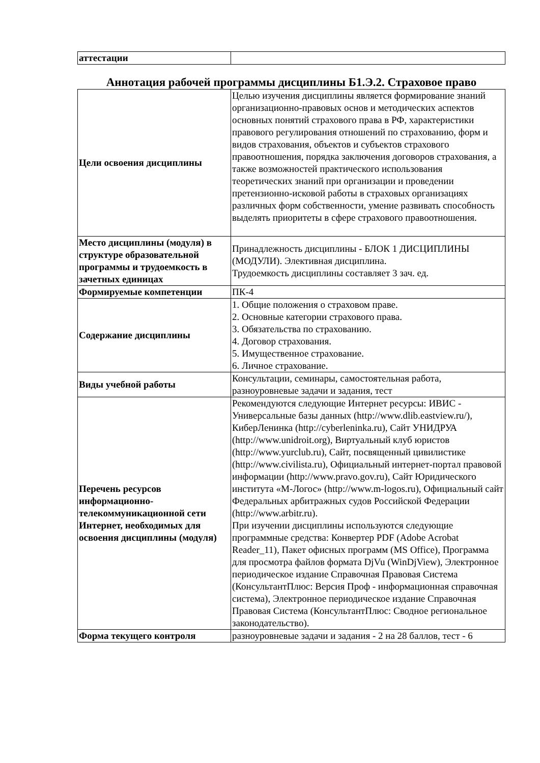| аттестации | |
Аннотация рабочей программы дисциплины Б1.Э.2. Страховое право
| Цели освоения дисциплины | Целью изучения дисциплины является формирование знаний организационно-правовых основ и методических аспектов основных понятий страхового права в РФ, характеристики правового регулирования отношений по страхованию, форм и видов страхования, объектов и субъектов страхового правоотношения, порядка заключения договоров страхования, а также возможностей практического использования теоретических знаний при организации и проведении претензионно-исковой работы в страховых организациях различных форм собственности, умение развивать способность выделять приоритеты в сфере страхового правоотношения. |
| Место дисциплины (модуля) в структуре образовательной программы и трудоемкость в зачетных единицах | Принадлежность дисциплины - БЛОК 1 ДИСЦИПЛИНЫ (МОДУЛИ). Элективная дисциплина. Трудоемкость дисциплины составляет 3 зач. ед. |
| Формируемые компетенции | ПК-4 |
| Содержание дисциплины | 1. Общие положения о страховом праве. 2. Основные категории страхового права. 3. Обязательства по страхованию. 4. Договор страхования. 5. Имущественное страхование. 6. Личное страхование. |
| Виды учебной работы | Консультации, семинары, самостоятельная работа, разноуровневые задачи и задания, тест |
| Перечень ресурсов информационно-телекоммуникационной сети Интернет, необходимых для освоения дисциплины (модуля) | Рекомендуются следующие Интернет ресурсы: ИВИС - Универсальные базы данных (http://www.dlib.eastview.ru/), КиберЛенинка (http://cyberleninka.ru), Сайт УНИДРУА (http://www.unidroit.org), Виртуальный клуб юристов (http://www.yurclub.ru), Сайт, посвященный цивилистике (http://www.civilista.ru), Официальный интернет-портал правовой информации (http://www.pravo.gov.ru), Сайт Юридического института «М-Логос» (http://www.m-logos.ru), Официальный сайт Федеральных арбитражных судов Российской Федерации (http://www.arbitr.ru). При изучении дисциплины используются следующие программные средства: Конвертер PDF (Adobe Acrobat Reader_11), Пакет офисных программ (MS Office), Программа для просмотра файлов формата DjVu (WinDjView), Электронное периодическое издание Справочная Правовая Система (КонсультантПлюс: Версия Проф - информационная справочная система), Электронное периодическое издание Справочная Правовая Система (КонсультантПлюс: Сводное региональное законодательство). |
| Форма текущего контроля | разноуровневые задачи и задания - 2 на 28 баллов, тест - 6 |